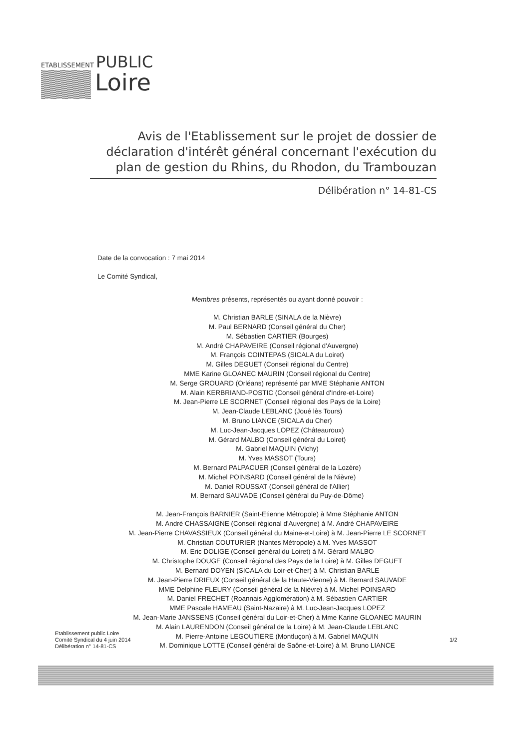ETABLISSEMENT PUBLIC
Loire
Avis de l'Etablissement sur le projet de dossier de déclaration d'intérêt général concernant l'exécution du plan de gestion du Rhins, du Rhodon, du Trambouzan
Délibération n° 14-81-CS
Date de la convocation : 7 mai 2014
Le Comité Syndical,
Membres présents, représentés ou ayant donné pouvoir :
M. Christian BARLE (SINALA de la Nièvre)
M. Paul BERNARD (Conseil général du Cher)
M. Sébastien CARTIER (Bourges)
M. André CHAPAVEIRE (Conseil régional d'Auvergne)
M. François COINTEPAS (SICALA du Loiret)
M. Gilles DEGUET (Conseil régional du Centre)
MME Karine GLOANEC MAURIN (Conseil régional du Centre)
M. Serge GROUARD (Orléans) représenté par MME Stéphanie ANTON
M. Alain KERBRIAND-POSTIC (Conseil général d'Indre-et-Loire)
M. Jean-Pierre LE SCORNET (Conseil régional des Pays de la Loire)
M. Jean-Claude LEBLANC (Joué lès Tours)
M. Bruno LIANCE (SICALA du Cher)
M. Luc-Jean-Jacques LOPEZ (Châteauroux)
M. Gérard MALBO (Conseil général du Loiret)
M. Gabriel MAQUIN (Vichy)
M. Yves MASSOT (Tours)
M. Bernard PALPACUER (Conseil général de la Lozère)
M. Michel POINSARD (Conseil général de la Nièvre)
M. Daniel ROUSSAT (Conseil général de l'Allier)
M. Bernard SAUVADE (Conseil général du Puy-de-Dôme)
M. Jean-François BARNIER (Saint-Etienne Métropole) à Mme Stéphanie ANTON
M. André CHASSAIGNE (Conseil régional d'Auvergne) à M. André CHAPAVEIRE
M. Jean-Pierre CHAVASSIEUX (Conseil général du Maine-et-Loire) à M. Jean-Pierre LE SCORNET
M. Christian COUTURIER (Nantes Métropole) à M. Yves MASSOT
M. Eric DOLIGE (Conseil général du Loiret) à M. Gérard MALBO
M. Christophe DOUGE (Conseil régional des Pays de la Loire) à M. Gilles DEGUET
M. Bernard DOYEN (SICALA du Loir-et-Cher) à M. Christian BARLE
M. Jean-Pierre DRIEUX (Conseil général de la Haute-Vienne) à M. Bernard SAUVADE
MME Delphine FLEURY (Conseil général de la Nièvre) à M. Michel POINSARD
M. Daniel FRECHET (Roannais Agglomération) à M. Sébastien CARTIER
MME Pascale HAMEAU (Saint-Nazaire) à M. Luc-Jean-Jacques LOPEZ
M. Jean-Marie JANSSENS (Conseil général du Loir-et-Cher) à Mme Karine GLOANEC MAURIN
M. Alain LAURENDON (Conseil général de la Loire) à M. Jean-Claude LEBLANC
M. Pierre-Antoine LEGOUTIERE (Montluçon) à M. Gabriel MAQUIN
M. Dominique LOTTE (Conseil général de Saône-et-Loire) à M. Bruno LIANCE
Etablissement public Loire
Comité Syndical du 4 juin 2014
Délibération n° 14-81-CS
1/2